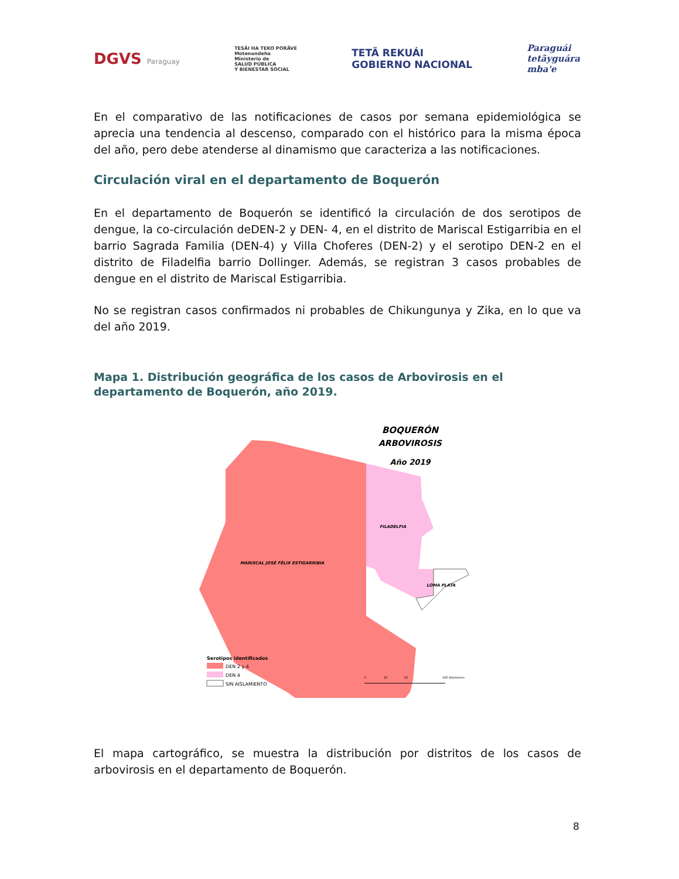DGVS Paraguay
TESÃI HA TEKO PORÃVE
Motenondeha
Ministerio de
SALUD PÚBLICA
Y BIENESTAR SOCIAL
TETÃ REKUÁI
GOBIERNO NACIONAL
Paraguái
tetãyguára
mba'e
En el comparativo de las notificaciones de casos por semana epidemiológica se aprecia una tendencia al descenso, comparado con el histórico para la misma época del año, pero debe atenderse al dinamismo que caracteriza a las notificaciones.
Circulación viral en el departamento de Boquerón
En el departamento de Boquerón se identificó la circulación de dos serotipos de dengue, la co-circulación deDEN-2 y DEN- 4, en el distrito de Mariscal Estigarribia en el barrio Sagrada Familia (DEN-4) y Villa Choferes (DEN-2) y el serotipo DEN-2 en el distrito de Filadelfia barrio Dollinger. Además, se registran 3 casos probables de dengue en el distrito de Mariscal Estigarribia.
No se registran casos confirmados ni probables de Chikungunya y Zika, en lo que va del año 2019.
Mapa 1. Distribución geográfica de los casos de Arbovirosis en el departamento de Boquerón, año 2019.
BOQUERÓN
ARBOVIROSIS
Año 2019
FILADELFIA
MARISCAL JOSÉ FÉLIX ESTIGARRIBIA
LOMA PLATA
Serotipos identificados
DEN 2 y 4
DEN 4
SIN AISLAMIENTO
0
25
50
100 Kilometers
El mapa cartográfico, se muestra la distribución por distritos de los casos de arbovirosis en el departamento de Boquerón.
8